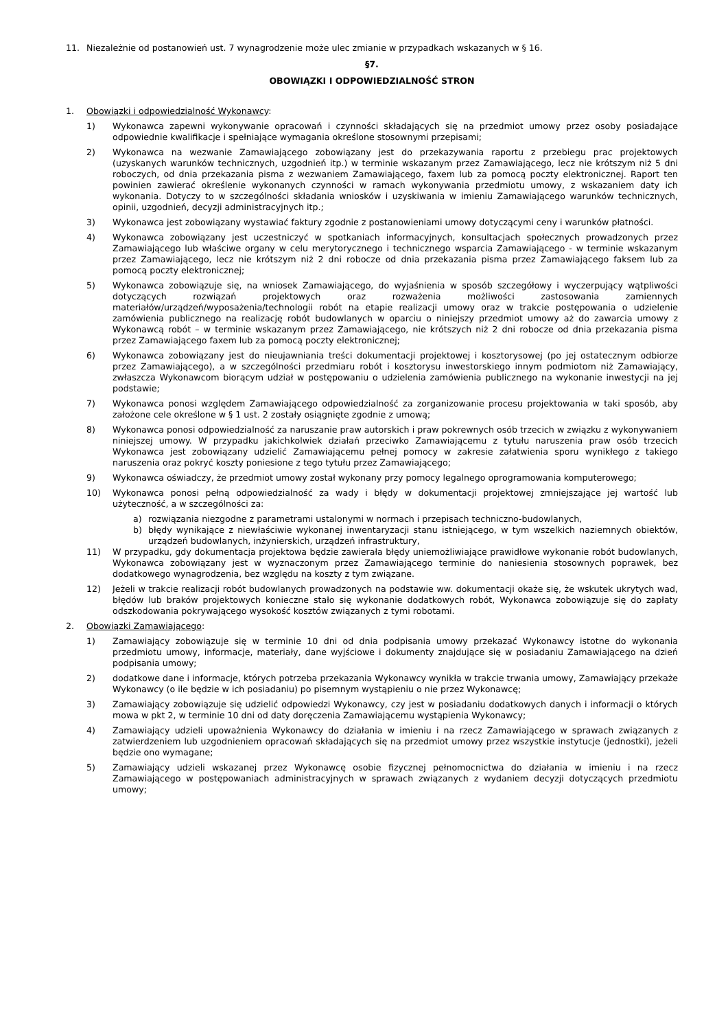11. Niezależnie od postanowień ust. 7 wynagrodzenie może ulec zmianie w przypadkach wskazanych w § 16.
§7.
OBOWIĄZKI I ODPOWIEDZIALNOŚĆ STRON
1. Obowiązki i odpowiedzialność Wykonawcy:
1) Wykonawca zapewni wykonywanie opracowań i czynności składających się na przedmiot umowy przez osoby posiadające odpowiednie kwalifikacje i spełniające wymagania określone stosownymi przepisami;
2) Wykonawca na wezwanie Zamawiającego zobowiązany jest do przekazywania raportu z przebiegu prac projektowych (uzyskanych warunków technicznych, uzgodnień itp.) w terminie wskazanym przez Zamawiającego, lecz nie krótszym niż 5 dni roboczych, od dnia przekazania pisma z wezwaniem Zamawiającego, faxem lub za pomocą poczty elektronicznej. Raport ten powinien zawierać określenie wykonanych czynności w ramach wykonywania przedmiotu umowy, z wskazaniem daty ich wykonania. Dotyczy to w szczególności składania wniosków i uzyskiwania w imieniu Zamawiającego warunków technicznych, opinii, uzgodnień, decyzji administracyjnych itp.;
3) Wykonawca jest zobowiązany wystawiać faktury zgodnie z postanowieniami umowy dotyczącymi ceny i warunków płatności.
4) Wykonawca zobowiązany jest uczestniczyć w spotkaniach informacyjnych, konsultacjach społecznych prowadzonych przez Zamawiającego lub właściwe organy w celu merytorycznego i technicznego wsparcia Zamawiającego - w terminie wskazanym przez Zamawiającego, lecz nie krótszym niż 2 dni robocze od dnia przekazania pisma przez Zamawiającego faksem lub za pomocą poczty elektronicznej;
5) Wykonawca zobowiązuje się, na wniosek Zamawiającego, do wyjaśnienia w sposób szczegółowy i wyczerpujący wątpliwości dotyczących rozwiązań projektowych oraz rozważenia możliwości zastosowania zamiennych materiałów/urządzeń/wyposażenia/technologii robót na etapie realizacji umowy oraz w trakcie postępowania o udzielenie zamówienia publicznego na realizację robót budowlanych w oparciu o niniejszy przedmiot umowy aż do zawarcia umowy z Wykonawcą robót – w terminie wskazanym przez Zamawiającego, nie krótszych niż 2 dni robocze od dnia przekazania pisma przez Zamawiającego faxem lub za pomocą poczty elektronicznej;
6) Wykonawca zobowiązany jest do nieujawniania treści dokumentacji projektowej i kosztorysowej (po jej ostatecznym odbiorze przez Zamawiającego), a w szczególności przedmiaru robót i kosztorysu inwestorskiego innym podmiotom niż Zamawiający, zwłaszcza Wykonawcom biorącym udział w postępowaniu o udzielenia zamówienia publicznego na wykonanie inwestycji na jej podstawie;
7) Wykonawca ponosi względem Zamawiającego odpowiedzialność za zorganizowanie procesu projektowania w taki sposób, aby założone cele określone w § 1 ust. 2 zostały osiągnięte zgodnie z umową;
8) Wykonawca ponosi odpowiedzialność za naruszanie praw autorskich i praw pokrewnych osób trzecich w związku z wykonywaniem niniejszej umowy. W przypadku jakichkolwiek działań przeciwko Zamawiającemu z tytułu naruszenia praw osób trzecich Wykonawca jest zobowiązany udzielić Zamawiającemu pełnej pomocy w zakresie załatwienia sporu wynikłego z takiego naruszenia oraz pokryć koszty poniesione z tego tytułu przez Zamawiającego;
9) Wykonawca oświadczy, że przedmiot umowy został wykonany przy pomocy legalnego oprogramowania komputerowego;
10) Wykonawca ponosi pełną odpowiedzialność za wady i błędy w dokumentacji projektowej zmniejszające jej wartość lub użyteczność, a w szczególności za:
a) rozwiązania niezgodne z parametrami ustalonymi w normach i przepisach techniczno-budowlanych,
b) błędy wynikające z niewłaściwie wykonanej inwentaryzacji stanu istniejącego, w tym wszelkich naziemnych obiektów, urządzeń budowlanych, inżynierskich, urządzeń infrastruktury,
11) W przypadku, gdy dokumentacja projektowa będzie zawierała błędy uniemożliwiające prawidłowe wykonanie robót budowlanych, Wykonawca zobowiązany jest w wyznaczonym przez Zamawiającego terminie do naniesienia stosownych poprawek, bez dodatkowego wynagrodzenia, bez względu na koszty z tym związane.
12) Jeżeli w trakcie realizacji robót budowlanych prowadzonych na podstawie ww. dokumentacji okaże się, że wskutek ukrytych wad, błędów lub braków projektowych konieczne stało się wykonanie dodatkowych robót, Wykonawca zobowiązuje się do zapłaty odszkodowania pokrywającego wysokość kosztów związanych z tymi robotami.
2. Obowiązki Zamawiającego:
1) Zamawiający zobowiązuje się w terminie 10 dni od dnia podpisania umowy przekazać Wykonawcy istotne do wykonania przedmiotu umowy, informacje, materiały, dane wyjściowe i dokumenty znajdujące się w posiadaniu Zamawiającego na dzień podpisania umowy;
2) dodatkowe dane i informacje, których potrzeba przekazania Wykonawcy wynikła w trakcie trwania umowy, Zamawiający przekaże Wykonawcy (o ile będzie w ich posiadaniu) po pisemnym wystąpieniu o nie przez Wykonawcę;
3) Zamawiający zobowiązuje się udzielić odpowiedzi Wykonawcy, czy jest w posiadaniu dodatkowych danych i informacji o których mowa w pkt 2, w terminie 10 dni od daty doręczenia Zamawiającemu wystąpienia Wykonawcy;
4) Zamawiający udzieli upoważnienia Wykonawcy do działania w imieniu i na rzecz Zamawiającego w sprawach związanych z zatwierdzeniem lub uzgodnieniem opracowań składających się na przedmiot umowy przez wszystkie instytucje (jednostki), jeżeli będzie ono wymagane;
5) Zamawiający udzieli wskazanej przez Wykonawcę osobie fizycznej pełnomocnictwa do działania w imieniu i na rzecz Zamawiającego w postępowaniach administracyjnych w sprawach związanych z wydaniem decyzji dotyczących przedmiotu umowy;